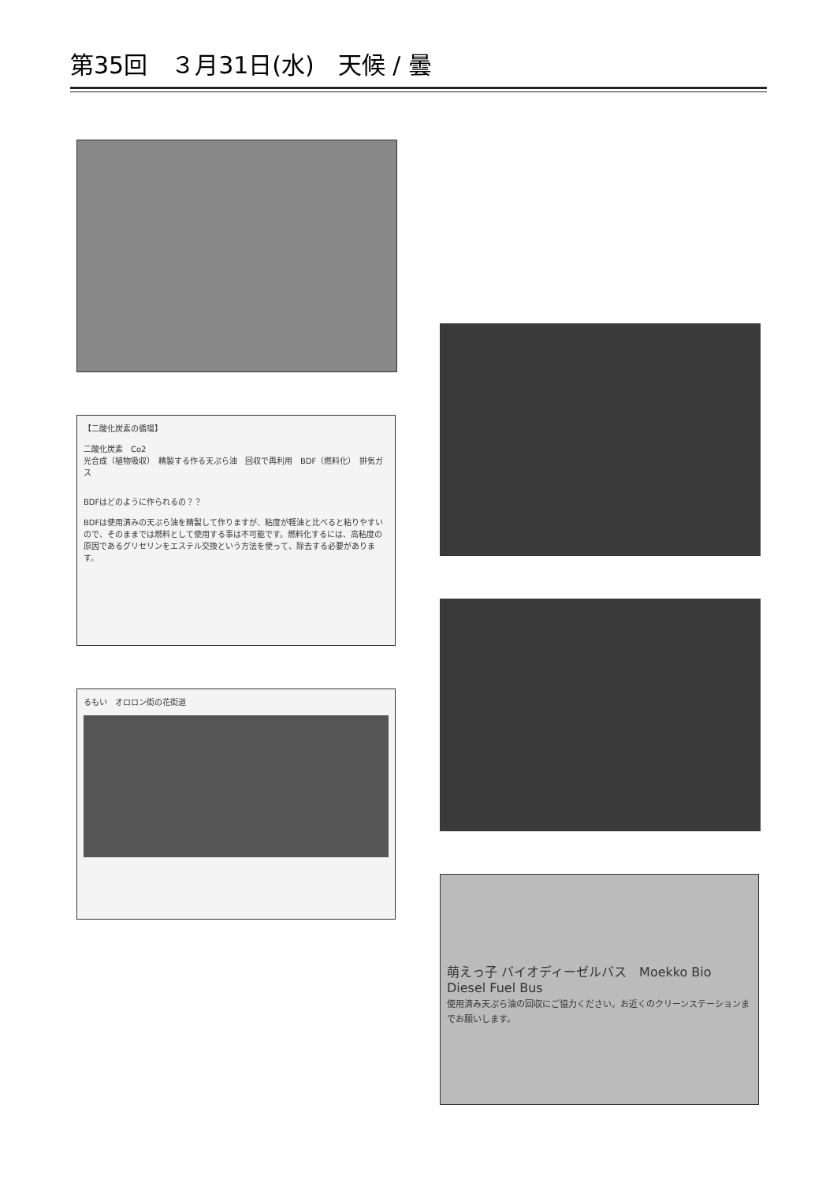第35回　３月31日(水)　天候 / 曇
【二酸化炭素の循環】
二酸化炭素　Co2
光合成（植物吸収）　精製する作る天ぷら油　回収で再利用　BDF（燃料化）　排気ガス
BDFはどのように作られるの？？
BDFは使用済みの天ぷら油を精製して作りますが、粘度が軽油と比べると粘りやすいので、そのままでは燃料として使用する事は不可能です。燃料化するには、高粘度の原因であるグリセリンをエステル交換という方法を使って、除去する必要があります。
るもい　オロロン街の花街道
萌えっ子 バイオディーゼルバス　Moekko Bio Diesel Fuel Bus
使用済み天ぷら油の回収にご協力ください。お近くのクリーンステーションまでお願いします。